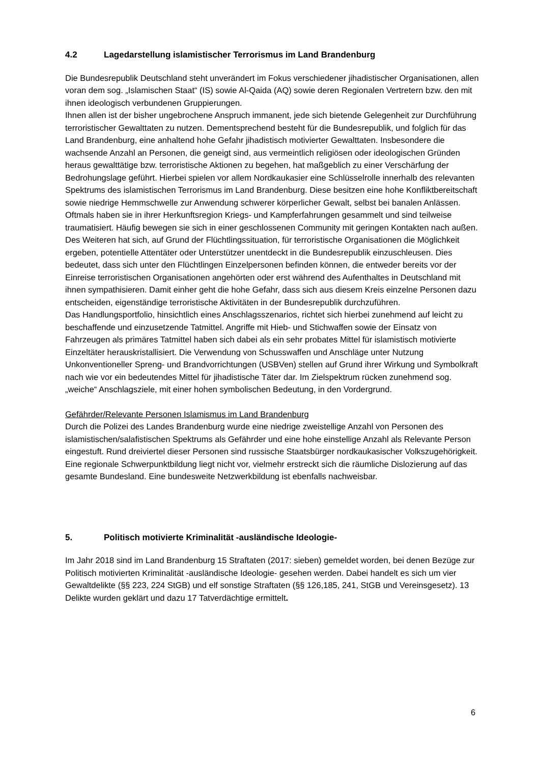4.2 Lagedarstellung islamistischer Terrorismus im Land Brandenburg
Die Bundesrepublik Deutschland steht unverändert im Fokus verschiedener jihadistischer Organisationen, allen voran dem sog. „Islamischen Staat“ (IS) sowie Al-Qaida (AQ) sowie deren Regionalen Vertretern bzw. den mit ihnen ideologisch verbundenen Gruppierungen.
Ihnen allen ist der bisher ungebrochene Anspruch immanent, jede sich bietende Gelegenheit zur Durchführung terroristischer Gewalttaten zu nutzen. Dementsprechend besteht für die Bundesrepublik, und folglich für das Land Brandenburg, eine anhaltend hohe Gefahr jihadistisch motivierter Gewalttaten. Insbesondere die wachsende Anzahl an Personen, die geneigt sind, aus vermeintlich religiösen oder ideologischen Gründen heraus gewalttätige bzw. terroristische Aktionen zu begehen, hat maßgeblich zu einer Verschärfung der Bedrohungslage geführt. Hierbei spielen vor allem Nordkaukasier eine Schlüsselrolle innerhalb des relevanten Spektrums des islamistischen Terrorismus im Land Brandenburg. Diese besitzen eine hohe Konfliktbereitschaft sowie niedrige Hemmschwelle zur Anwendung schwerer körperlicher Gewalt, selbst bei banalen Anlässen. Oftmals haben sie in ihrer Herkunftsregion Kriegs- und Kampferfahrungen gesammelt und sind teilweise traumatisiert. Häufig bewegen sie sich in einer geschlossenen Community mit geringen Kontakten nach außen.
Des Weiteren hat sich, auf Grund der Flüchtlingssituation, für terroristische Organisationen die Möglichkeit ergeben, potentielle Attentäter oder Unterstützer unentdeckt in die Bundesrepublik einzuschleusen. Dies bedeutet, dass sich unter den Flüchtlingen Einzelpersonen befinden können, die entweder bereits vor der Einreise terroristischen Organisationen angehörten oder erst während des Aufenthaltes in Deutschland mit ihnen sympathisieren. Damit einher geht die hohe Gefahr, dass sich aus diesem Kreis einzelne Personen dazu entscheiden, eigenständige terroristische Aktivitäten in der Bundesrepublik durchzuführen.
Das Handlungsportfolio, hinsichtlich eines Anschlagsszenarios, richtet sich hierbei zunehmend auf leicht zu beschaffende und einzusetzende Tatmittel. Angriffe mit Hieb- und Stichwaffen sowie der Einsatz von Fahrzeugen als primäres Tatmittel haben sich dabei als ein sehr probates Mittel für islamistisch motivierte Einzeltäter herauskristallisiert. Die Verwendung von Schusswaffen und Anschläge unter Nutzung Unkonventioneller Spreng- und Brandvorrichtungen (USBVen) stellen auf Grund ihrer Wirkung und Symbolkraft nach wie vor ein bedeutendes Mittel für jihadistische Täter dar. Im Zielspektrum rücken zunehmend sog. „weiche“ Anschlagsziele, mit einer hohen symbolischen Bedeutung, in den Vordergrund.
Gefährder/Relevante Personen Islamismus im Land Brandenburg
Durch die Polizei des Landes Brandenburg wurde eine niedrige zweistellige Anzahl von Personen des islamistischen/salafistischen Spektrums als Gefährder und eine hohe einstellige Anzahl als Relevante Person eingestuft. Rund dreiviertel dieser Personen sind russische Staatsbürger nordkaukasischer Volkszugehörigkeit. Eine regionale Schwerpunktbildung liegt nicht vor, vielmehr erstreckt sich die räumliche Dislozierung auf das gesamte Bundesland. Eine bundesweite Netzwerkbildung ist ebenfalls nachweisbar.
5. Politisch motivierte Kriminalität -ausländische Ideologie-
Im Jahr 2018 sind im Land Brandenburg 15 Straftaten (2017: sieben) gemeldet worden, bei denen Bezüge zur Politisch motivierten Kriminalität -ausländische Ideologie- gesehen werden. Dabei handelt es sich um vier Gewaltdelikte (§§ 223, 224 StGB) und elf sonstige Straftaten (§§ 126,185, 241, StGB und Vereinsgesetz). 13 Delikte wurden geklärt und dazu 17 Tatverdächtige ermittelt.
6